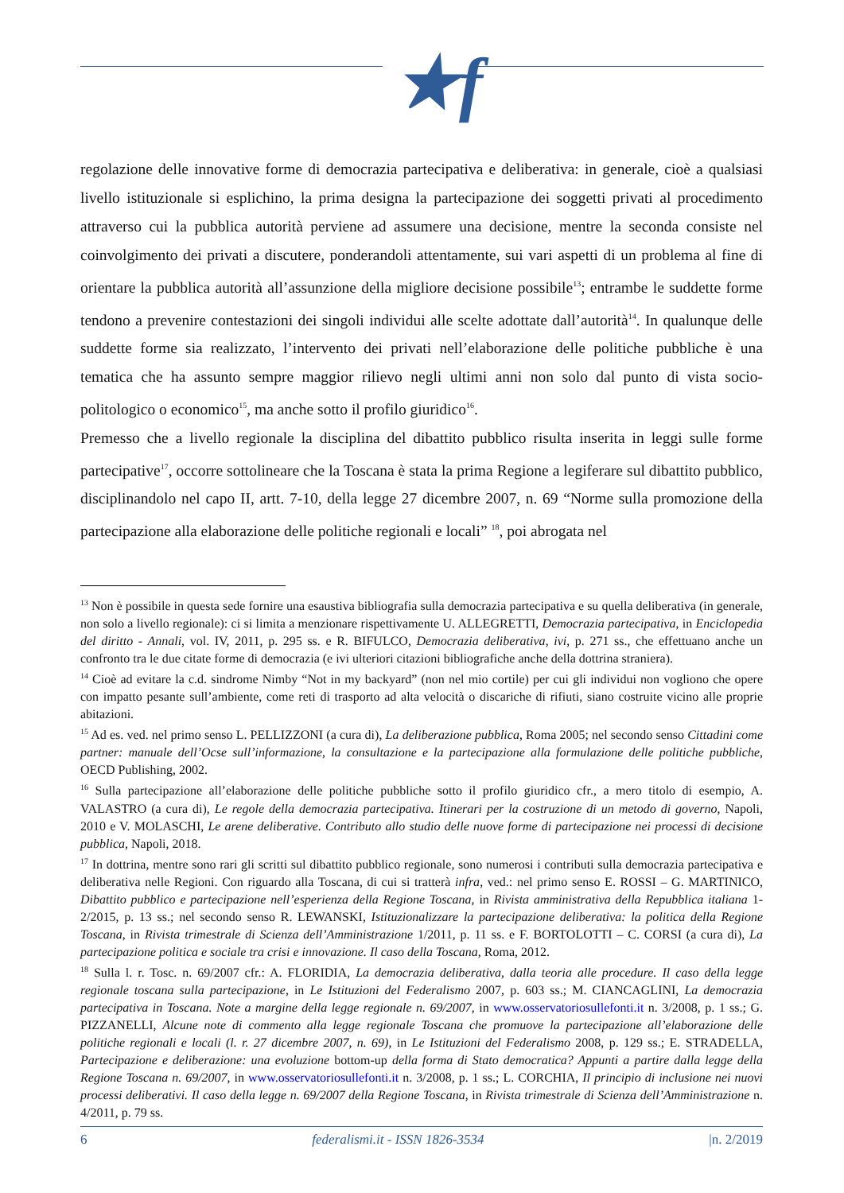★f
regolazione delle innovative forme di democrazia partecipativa e deliberativa: in generale, cioè a qualsiasi livello istituzionale si esplichino, la prima designa la partecipazione dei soggetti privati al procedimento attraverso cui la pubblica autorità perviene ad assumere una decisione, mentre la seconda consiste nel coinvolgimento dei privati a discutere, ponderandoli attentamente, sui vari aspetti di un problema al fine di orientare la pubblica autorità all’assunzione della migliore decisione possibile<sup>13</sup>; entrambe le suddette forme tendono a prevenire contestazioni dei singoli individui alle scelte adottate dall’autorità<sup>14</sup>. In qualunque delle suddette forme sia realizzato, l’intervento dei privati nell’elaborazione delle politiche pubbliche è una tematica che ha assunto sempre maggior rilievo negli ultimi anni non solo dal punto di vista socio-politologico o economico<sup>15</sup>, ma anche sotto il profilo giuridico<sup>16</sup>.
Premesso che a livello regionale la disciplina del dibattito pubblico risulta inserita in leggi sulle forme partecipative<sup>17</sup>, occorre sottolineare che la Toscana è stata la prima Regione a legiferare sul dibattito pubblico, disciplinandolo nel capo II, artt. 7-10, della legge 27 dicembre 2007, n. 69 “Norme sulla promozione della partecipazione alla elaborazione delle politiche regionali e locali” <sup>18</sup>, poi abrogata nel
<sup>13</sup> Non è possibile in questa sede fornire una esaustiva bibliografia sulla democrazia partecipativa e su quella deliberativa (in generale, non solo a livello regionale): ci si limita a menzionare rispettivamente U. ALLEGRETTI, Democrazia partecipativa, in Enciclopedia del diritto - Annali, vol. IV, 2011, p. 295 ss. e R. BIFULCO, Democrazia deliberativa, ivi, p. 271 ss., che effettuano anche un confronto tra le due citate forme di democrazia (e ivi ulteriori citazioni bibliografiche anche della dottrina straniera).
<sup>14</sup> Cioè ad evitare la c.d. sindrome Nimby “Not in my backyard” (non nel mio cortile) per cui gli individui non vogliono che opere con impatto pesante sull’ambiente, come reti di trasporto ad alta velocità o discariche di rifiuti, siano costruite vicino alle proprie abitazioni.
<sup>15</sup> Ad es. ved. nel primo senso L. PELLIZZONI (a cura di), La deliberazione pubblica, Roma 2005; nel secondo senso Cittadini come partner: manuale dell’Ocse sull’informazione, la consultazione e la partecipazione alla formulazione delle politiche pubbliche, OECD Publishing, 2002.
<sup>16</sup> Sulla partecipazione all’elaborazione delle politiche pubbliche sotto il profilo giuridico cfr., a mero titolo di esempio, A. VALASTRO (a cura di), Le regole della democrazia partecipativa. Itinerari per la costruzione di un metodo di governo, Napoli, 2010 e V. MOLASCHI, Le arene deliberative. Contributo allo studio delle nuove forme di partecipazione nei processi di decisione pubblica, Napoli, 2018.
<sup>17</sup> In dottrina, mentre sono rari gli scritti sul dibattito pubblico regionale, sono numerosi i contributi sulla democrazia partecipativa e deliberativa nelle Regioni. Con riguardo alla Toscana, di cui si tratterà infra, ved.: nel primo senso E. ROSSI – G. MARTINICO, Dibattito pubblico e partecipazione nell’esperienza della Regione Toscana, in Rivista amministrativa della Repubblica italiana 1-2/2015, p. 13 ss.; nel secondo senso R. LEWANSKI, Istituzionalizzare la partecipazione deliberativa: la politica della Regione Toscana, in Rivista trimestrale di Scienza dell’Amministrazione 1/2011, p. 11 ss. e F. BORTOLOTTI – C. CORSI (a cura di), La partecipazione politica e sociale tra crisi e innovazione. Il caso della Toscana, Roma, 2012.
<sup>18</sup> Sulla l. r. Tosc. n. 69/2007 cfr.: A. FLORIDIA, La democrazia deliberativa, dalla teoria alle procedure. Il caso della legge regionale toscana sulla partecipazione, in Le Istituzioni del Federalismo 2007, p. 603 ss.; M. CIANCAGLINI, La democrazia partecipativa in Toscana. Note a margine della legge regionale n. 69/2007, in www.osservatoriosullefonti.it n. 3/2008, p. 1 ss.; G. PIZZANELLI, Alcune note di commento alla legge regionale Toscana che promuove la partecipazione all’elaborazione delle politiche regionali e locali (l. r. 27 dicembre 2007, n. 69), in Le Istituzioni del Federalismo 2008, p. 129 ss.; E. STRADELLA, Partecipazione e deliberazione: una evoluzione bottom-up della forma di Stato democratica? Appunti a partire dalla legge della Regione Toscana n. 69/2007, in www.osservatoriosullefonti.it n. 3/2008, p. 1 ss.; L. CORCHIA, Il principio di inclusione nei nuovi processi deliberativi. Il caso della legge n. 69/2007 della Regione Toscana, in Rivista trimestrale di Scienza dell’Amministrazione n. 4/2011, p. 79 ss.
6 federalismi.it - ISSN 1826-3534 |n. 2/2019